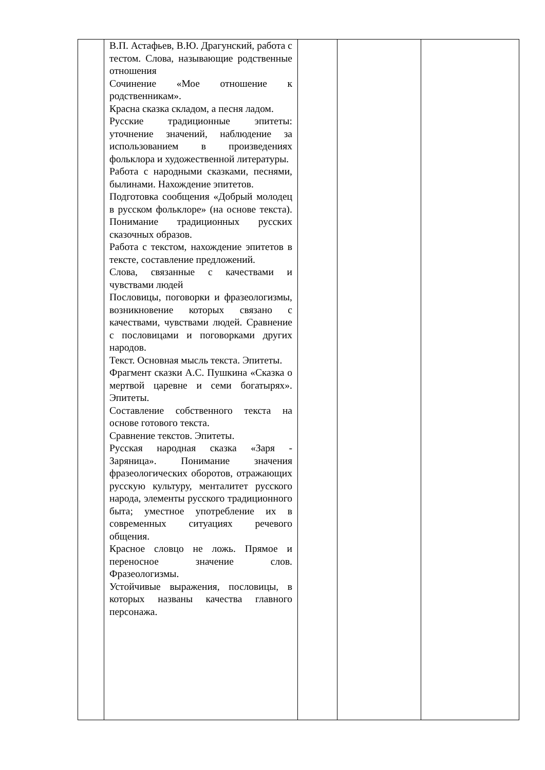| | В.П. Астафьев, В.Ю. Драгунский, работа с тестом. Слова, называющие родственные отношения Сочинение «Мое отношение к родственникам». Красна сказка складом, а песня ладом. Русские традиционные эпитеты: уточнение значений, наблюдение за использованием в произведениях фольклора и художественной литературы. Работа с народными сказками, песнями, былинами. Нахождение эпитетов. Подготовка сообщения «Добрый молодец в русском фольклоре» (на основе текста). Понимание традиционных русских сказочных образов. Работа с текстом, нахождение эпитетов в тексте, составление предложений. Слова, связанные с качествами и чувствами людей Пословицы, поговорки и фразеологизмы, возникновение которых связано с качествами, чувствами людей. Сравнение с пословицами и поговорками других народов. Текст. Основная мысль текста. Эпитеты. Фрагмент сказки А.С. Пушкина «Сказка о мертвой царевне и семи богатырях». Эпитеты. Составление собственного текста на основе готового текста. Сравнение текстов. Эпитеты. Русская народная сказка «Заря - Заряница». Понимание значения фразеологических оборотов, отражающих русскую культуру, менталитет русского народа, элементы русского традиционного быта; уместное употребление их в современных ситуациях речевого общения. Красное словцо не ложь. Прямое и переносное значение слов. Фразеологизмы. Устойчивые выражения, пословицы, в которых названы качества главного персонажа. | | | |